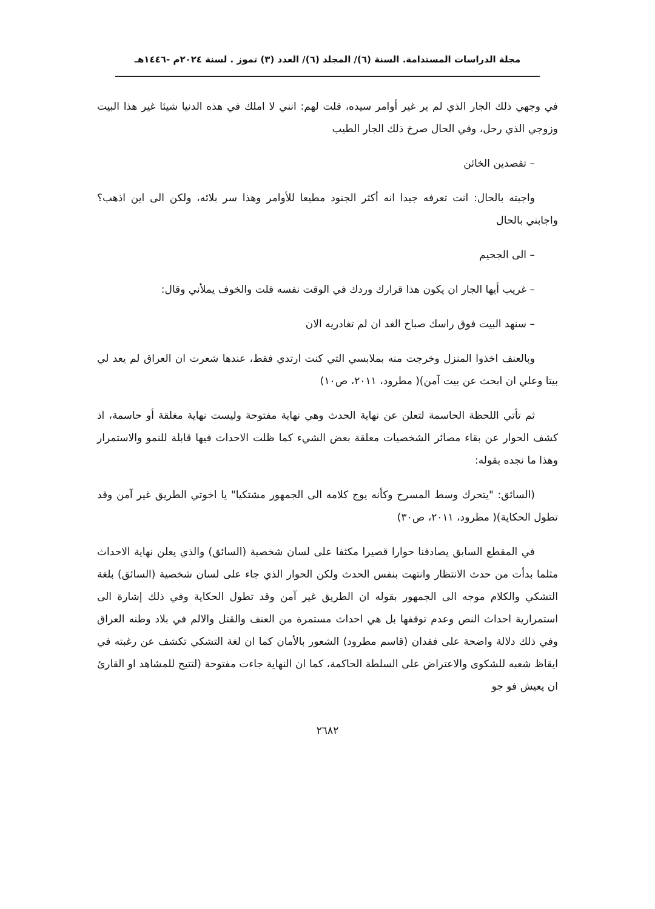مجلة الدراسات المستدامة. السنة (٦)/ المجلد (٦)/ العدد (٣) تموز . لسنة ٢٠٢٤م -١٤٤٦هـ
في وجهي ذلك الجار الذي لم ير غير أوامر سيده، قلت لهم: انني لا املك في هذه الدنيا شيئا غير هذا البيت وزوجي الذي رحل، وفي الحال صرخ ذلك الجار الطيب
– تقصدين الخائن
واجبته بالحال: انت تعرفه جيدا انه أكثر الجنود مطيعا للأوامر وهذا سر بلائه، ولكن الى اين اذهب؟ واجابني بالحال
– الى الجحيم
– غريب أيها الجار ان يكون هذا قرارك وردك في الوقت نفسه قلت والخوف يملأني وقال:
– سنهد البيت فوق راسك صباح الغد ان لم تغادريه الان
وبالعنف اخذوا المنزل وخرجت منه بملابسي التي كنت ارتدي فقط، عندها شعرت ان العراق لم يعد لي بيتا وعلي ان ابحث عن بيت آمن)( مطرود، ٢٠١١، ص١٠)
ثم تأتي اللحظة الحاسمة لتعلن عن نهاية الحدث وهي نهاية مفتوحة وليست نهاية مغلقة أو حاسمة، اذ كشف الحوار عن بقاء مصائر الشخصيات معلقة بعض الشيء كما ظلت الاحداث فيها قابلة للنمو والاستمرار وهذا ما نجده بقوله:
(السائق: "يتحرك وسط المسرح وكأنه يوج كلامه الى الجمهور مشتكيا" يا اخوتي الطريق غير آمن وقد تطول الحكاية)( مطرود، ٢٠١١، ص٣٠)
في المقطع السابق يصادفنا حوارا قصيرا مكثفا على لسان شخصية (السائق) والذي يعلن نهاية الاحداث مثلما بدأت من حدث الانتظار وانتهت بنفس الحدث ولكن الحوار الذي جاء على لسان شخصية (السائق) بلغة التشكي والكلام موجه الى الجمهور بقوله ان الطريق غير آمن وقد تطول الحكاية وفي ذلك إشارة الى استمرارية احداث النص وعدم توقفها بل هي احداث مستمرة من العنف والقتل والالم في بلاد وطنه العراق وفي ذلك دلالة واضحة على فقدان (قاسم مطرود) الشعور بالأمان كما ان لغة التشكي تكشف عن رغبته في ايقاظ شعبه للشكوى والاعتراض على السلطة الحاكمة، كما ان النهاية جاءت مفتوحة (لتتيح للمشاهد او القارئ ان يعيش فو جو
٢٦٨٢